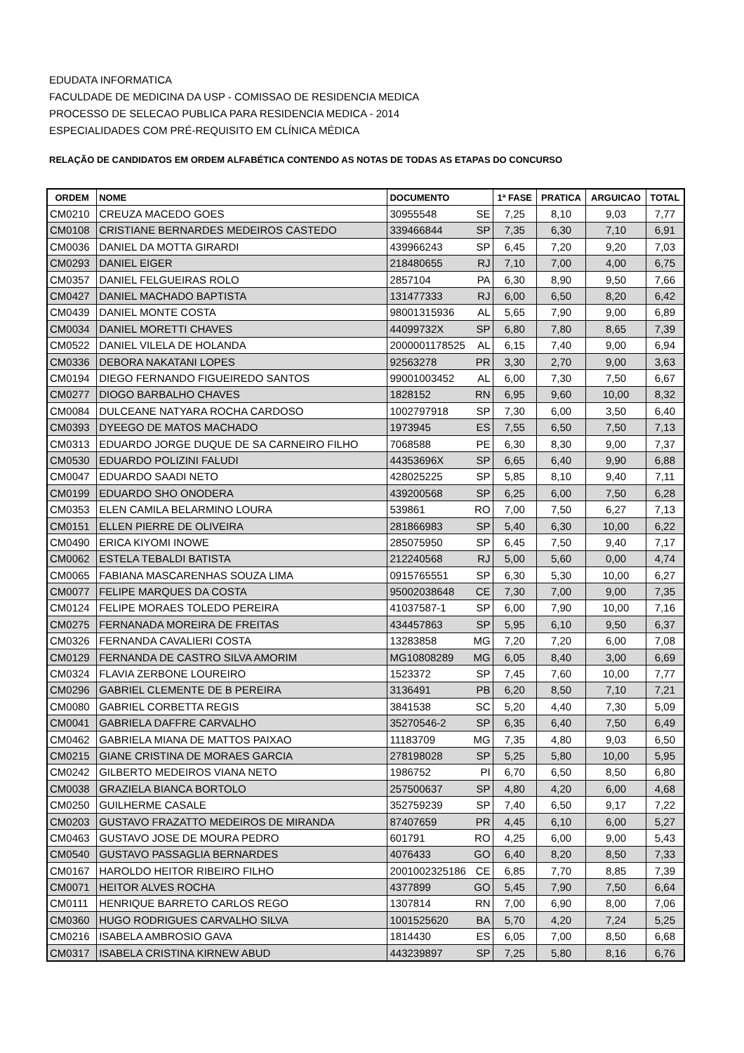EDUDATA INFORMATICA
FACULDADE DE MEDICINA DA USP - COMISSAO DE RESIDENCIA MEDICA
PROCESSO DE SELECAO PUBLICA PARA RESIDENCIA MEDICA - 2014
ESPECIALIDADES COM PRÉ-REQUISITO EM CLÍNICA MÉDICA
RELAÇÃO DE CANDIDATOS EM ORDEM ALFABÉTICA CONTENDO AS NOTAS DE TODAS AS ETAPAS DO CONCURSO
| ORDEM | NOME | DOCUMENTO | 1ª FASE | PRATICA | ARGUICAO | TOTAL |
| --- | --- | --- | --- | --- | --- | --- |
| CM0210 | CREUZA MACEDO GOES | 30955548 SE | 7,25 | 8,10 | 9,03 | 7,77 |
| CM0108 | CRISTIANE BERNARDES MEDEIROS CASTEDO | 339466844 SP | 7,35 | 6,30 | 7,10 | 6,91 |
| CM0036 | DANIEL DA MOTTA GIRARDI | 439966243 SP | 6,45 | 7,20 | 9,20 | 7,03 |
| CM0293 | DANIEL EIGER | 218480655 RJ | 7,10 | 7,00 | 4,00 | 6,75 |
| CM0357 | DANIEL FELGUEIRAS ROLO | 2857104 PA | 6,30 | 8,90 | 9,50 | 7,66 |
| CM0427 | DANIEL MACHADO BAPTISTA | 131477333 RJ | 6,00 | 6,50 | 8,20 | 6,42 |
| CM0439 | DANIEL MONTE COSTA | 98001315936 AL | 5,65 | 7,90 | 9,00 | 6,89 |
| CM0034 | DANIEL MORETTI CHAVES | 44099732X SP | 6,80 | 7,80 | 8,65 | 7,39 |
| CM0522 | DANIEL VILELA DE HOLANDA | 2000001178525 AL | 6,15 | 7,40 | 9,00 | 6,94 |
| CM0336 | DEBORA NAKATANI LOPES | 92563278 PR | 3,30 | 2,70 | 9,00 | 3,63 |
| CM0194 | DIEGO FERNANDO FIGUEIREDO SANTOS | 99001003452 AL | 6,00 | 7,30 | 7,50 | 6,67 |
| CM0277 | DIOGO BARBALHO CHAVES | 1828152 RN | 6,95 | 9,60 | 10,00 | 8,32 |
| CM0084 | DULCEANE NATYARA ROCHA CARDOSO | 1002797918 SP | 7,30 | 6,00 | 3,50 | 6,40 |
| CM0393 | DYEEGO DE MATOS MACHADO | 1973945 ES | 7,55 | 6,50 | 7,50 | 7,13 |
| CM0313 | EDUARDO JORGE DUQUE DE SA CARNEIRO FILHO | 7068588 PE | 6,30 | 8,30 | 9,00 | 7,37 |
| CM0530 | EDUARDO POLIZINI FALUDI | 44353696X SP | 6,65 | 6,40 | 9,90 | 6,88 |
| CM0047 | EDUARDO SAADI NETO | 428025225 SP | 5,85 | 8,10 | 9,40 | 7,11 |
| CM0199 | EDUARDO SHO ONODERA | 439200568 SP | 6,25 | 6,00 | 7,50 | 6,28 |
| CM0353 | ELEN CAMILA BELARMINO LOURA | 539861 RO | 7,00 | 7,50 | 6,27 | 7,13 |
| CM0151 | ELLEN PIERRE DE OLIVEIRA | 281866983 SP | 5,40 | 6,30 | 10,00 | 6,22 |
| CM0490 | ERICA KIYOMI INOWE | 285075950 SP | 6,45 | 7,50 | 9,40 | 7,17 |
| CM0062 | ESTELA TEBALDI BATISTA | 212240568 RJ | 5,00 | 5,60 | 0,00 | 4,74 |
| CM0065 | FABIANA MASCARENHAS SOUZA LIMA | 0915765551 SP | 6,30 | 5,30 | 10,00 | 6,27 |
| CM0077 | FELIPE MARQUES DA COSTA | 95002038648 CE | 7,30 | 7,00 | 9,00 | 7,35 |
| CM0124 | FELIPE MORAES TOLEDO PEREIRA | 41037587-1 SP | 6,00 | 7,90 | 10,00 | 7,16 |
| CM0275 | FERNANADA MOREIRA DE FREITAS | 434457863 SP | 5,95 | 6,10 | 9,50 | 6,37 |
| CM0326 | FERNANDA CAVALIERI COSTA | 13283858 MG | 7,20 | 7,20 | 6,00 | 7,08 |
| CM0129 | FERNANDA DE CASTRO SILVA AMORIM | MG10808289 MG | 6,05 | 8,40 | 3,00 | 6,69 |
| CM0324 | FLAVIA ZERBONE LOUREIRO | 1523372 SP | 7,45 | 7,60 | 10,00 | 7,77 |
| CM0296 | GABRIEL CLEMENTE DE B PEREIRA | 3136491 PB | 6,20 | 8,50 | 7,10 | 7,21 |
| CM0080 | GABRIEL CORBETTA REGIS | 3841538 SC | 5,20 | 4,40 | 7,30 | 5,09 |
| CM0041 | GABRIELA DAFFRE CARVALHO | 35270546-2 SP | 6,35 | 6,40 | 7,50 | 6,49 |
| CM0462 | GABRIELA MIANA DE MATTOS PAIXAO | 11183709 MG | 7,35 | 4,80 | 9,03 | 6,50 |
| CM0215 | GIANE CRISTINA DE MORAES GARCIA | 278198028 SP | 5,25 | 5,80 | 10,00 | 5,95 |
| CM0242 | GILBERTO MEDEIROS VIANA NETO | 1986752 PI | 6,70 | 6,50 | 8,50 | 6,80 |
| CM0038 | GRAZIELA BIANCA BORTOLO | 257500637 SP | 4,80 | 4,20 | 6,00 | 4,68 |
| CM0250 | GUILHERME CASALE | 352759239 SP | 7,40 | 6,50 | 9,17 | 7,22 |
| CM0203 | GUSTAVO FRAZATTO MEDEIROS DE MIRANDA | 87407659 PR | 4,45 | 6,10 | 6,00 | 5,27 |
| CM0463 | GUSTAVO JOSE DE MOURA PEDRO | 601791 RO | 4,25 | 6,00 | 9,00 | 5,43 |
| CM0540 | GUSTAVO PASSAGLIA BERNARDES | 4076433 GO | 6,40 | 8,20 | 8,50 | 7,33 |
| CM0167 | HAROLDO HEITOR RIBEIRO FILHO | 2001002325186 CE | 6,85 | 7,70 | 8,85 | 7,39 |
| CM0071 | HEITOR ALVES ROCHA | 4377899 GO | 5,45 | 7,90 | 7,50 | 6,64 |
| CM0111 | HENRIQUE BARRETO CARLOS REGO | 1307814 RN | 7,00 | 6,90 | 8,00 | 7,06 |
| CM0360 | HUGO RODRIGUES CARVALHO SILVA | 1001525620 BA | 5,70 | 4,20 | 7,24 | 5,25 |
| CM0216 | ISABELA AMBROSIO GAVA | 1814430 ES | 6,05 | 7,00 | 8,50 | 6,68 |
| CM0317 | ISABELA CRISTINA KIRNEW ABUD | 443239897 SP | 7,25 | 5,80 | 8,16 | 6,76 |